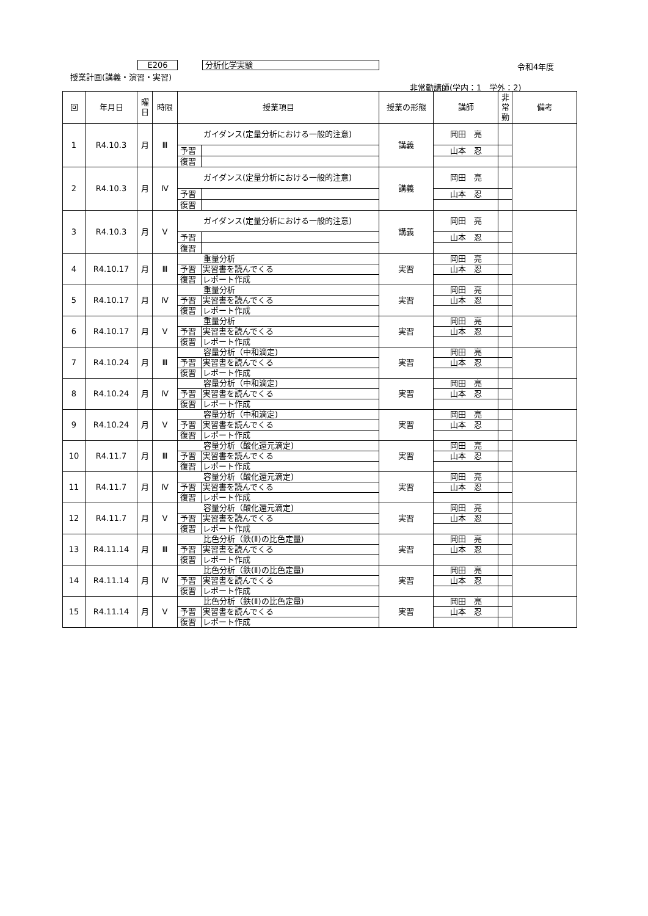E206 分析化学実験 令和4年度
授業計画(講義・演習・実習)
非常勤講師(学内：1　学外：2)
| 回 | 年月日 | 曜 日 | 時限 | 授業項目 | | 授業の形態 | 講師 | 非 常 勤 | 備考 |
| --- | --- | --- | --- | --- | --- | --- | --- | --- | --- |
| 1 | R4.10.3 | 月 | Ⅲ | ガイダンス(定量分析における一般的注意) | | 講義 | 岡田 亮 | | |
| | | | | 予習 | | | 山本 忍 | | |
| | | | | 復習 | | | | | |
| 2 | R4.10.3 | 月 | Ⅳ | ガイダンス(定量分析における一般的注意) | | 講義 | 岡田 亮 | | |
| | | | | 予習 | | | 山本 忍 | | |
| | | | | 復習 | | | | | |
| 3 | R4.10.3 | 月 | Ⅴ | ガイダンス(定量分析における一般的注意) | | 講義 | 岡田 亮 | | |
| | | | | 予習 | | | 山本 忍 | | |
| | | | | 復習 | | | | | |
| 4 | R4.10.17 | 月 | Ⅲ | 重量分析 | | 実習 | 岡田 亮 | | |
| | | | | 予習 | 実習書を読んでくる | | 山本 忍 | | |
| | | | | 復習 | レポート作成 | | | | |
| 5 | R4.10.17 | 月 | Ⅳ | 重量分析 | | 実習 | 岡田 亮 | | |
| | | | | 予習 | 実習書を読んでくる | | 山本 忍 | | |
| | | | | 復習 | レポート作成 | | | | |
| 6 | R4.10.17 | 月 | Ⅴ | 重量分析 | | 実習 | 岡田 亮 | | |
| | | | | 予習 | 実習書を読んでくる | | 山本 忍 | | |
| | | | | 復習 | レポート作成 | | | | |
| 7 | R4.10.24 | 月 | Ⅲ | 容量分析（中和滴定) | | 実習 | 岡田 亮 | | |
| | | | | 予習 | 実習書を読んでくる | | 山本 忍 | | |
| | | | | 復習 | レポート作成 | | | | |
| 8 | R4.10.24 | 月 | Ⅳ | 容量分析（中和滴定) | | 実習 | 岡田 亮 | | |
| | | | | 予習 | 実習書を読んでくる | | 山本 忍 | | |
| | | | | 復習 | レポート作成 | | | | |
| 9 | R4.10.24 | 月 | Ⅴ | 容量分析（中和滴定) | | 実習 | 岡田 亮 | | |
| | | | | 予習 | 実習書を読んでくる | | 山本 忍 | | |
| | | | | 復習 | レポート作成 | | | | |
| 10 | R4.11.7 | 月 | Ⅲ | 容量分析（酸化還元滴定) | | 実習 | 岡田 亮 | | |
| | | | | 予習 | 実習書を読んでくる | | 山本 忍 | | |
| | | | | 復習 | レポート作成 | | | | |
| 11 | R4.11.7 | 月 | Ⅳ | 容量分析（酸化還元滴定) | | 実習 | 岡田 亮 | | |
| | | | | 予習 | 実習書を読んでくる | | 山本 忍 | | |
| | | | | 復習 | レポート作成 | | | | |
| 12 | R4.11.7 | 月 | Ⅴ | 容量分析（酸化還元滴定) | | 実習 | 岡田 亮 | | |
| | | | | 予習 | 実習書を読んでくる | | 山本 忍 | | |
| | | | | 復習 | レポート作成 | | | | |
| 13 | R4.11.14 | 月 | Ⅲ | 比色分析（鉄(Ⅱ)の比色定量) | | 実習 | 岡田 亮 | | |
| | | | | 予習 | 実習書を読んでくる | | 山本 忍 | | |
| | | | | 復習 | レポート作成 | | | | |
| 14 | R4.11.14 | 月 | Ⅳ | 比色分析（鉄(Ⅱ)の比色定量) | | 実習 | 岡田 亮 | | |
| | | | | 予習 | 実習書を読んでくる | | 山本 忍 | | |
| | | | | 復習 | レポート作成 | | | | |
| 15 | R4.11.14 | 月 | Ⅴ | 比色分析（鉄(Ⅱ)の比色定量) | | 実習 | 岡田 亮 | | |
| | | | | 予習 | 実習書を読んでくる | | 山本 忍 | | |
| | | | | 復習 | レポート作成 | | | | |